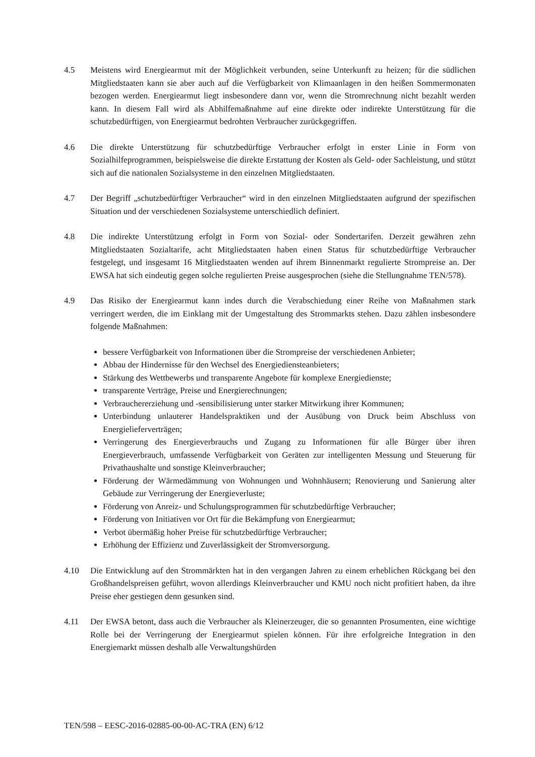4.5 Meistens wird Energiearmut mit der Möglichkeit verbunden, seine Unterkunft zu heizen; für die südlichen Mitgliedstaaten kann sie aber auch auf die Verfügbarkeit von Klimaanlagen in den heißen Sommermonaten bezogen werden. Energiearmut liegt insbesondere dann vor, wenn die Stromrechnung nicht bezahlt werden kann. In diesem Fall wird als Abhilfemaßnahme auf eine direkte oder indirekte Unterstützung für die schutzbedürftigen, von Energiearmut bedrohten Verbraucher zurückgegriffen.
4.6 Die direkte Unterstützung für schutzbedürftige Verbraucher erfolgt in erster Linie in Form von Sozialhilfeprogrammen, beispielsweise die direkte Erstattung der Kosten als Geld- oder Sachleistung, und stützt sich auf die nationalen Sozialsysteme in den einzelnen Mitgliedstaaten.
4.7 Der Begriff „schutzbedürftiger Verbraucher“ wird in den einzelnen Mitgliedstaaten aufgrund der spezifischen Situation und der verschiedenen Sozialsysteme unterschiedlich definiert.
4.8 Die indirekte Unterstützung erfolgt in Form von Sozial- oder Sondertarifen. Derzeit gewähren zehn Mitgliedstaaten Sozialtarife, acht Mitgliedstaaten haben einen Status für schutzbedürftige Verbraucher festgelegt, und insgesamt 16 Mitgliedstaaten wenden auf ihrem Binnenmarkt regulierte Strompreise an. Der EWSA hat sich eindeutig gegen solche regulierten Preise ausgesprochen (siehe die Stellungnahme TEN/578).
4.9 Das Risiko der Energiearmut kann indes durch die Verabschiedung einer Reihe von Maßnahmen stark verringert werden, die im Einklang mit der Umgestaltung des Strommarkts stehen. Dazu zählen insbesondere folgende Maßnahmen:
bessere Verfügbarkeit von Informationen über die Strompreise der verschiedenen Anbieter;
Abbau der Hindernisse für den Wechsel des Energiediensteanbieters;
Stärkung des Wettbewerbs und transparente Angebote für komplexe Energiedienste;
transparente Verträge, Preise und Energierechnungen;
Verbrauchererziehung und -sensibilisierung unter starker Mitwirkung ihrer Kommunen;
Unterbindung unlauterer Handelspraktiken und der Ausübung von Druck beim Abschluss von Energielieferverträgen;
Verringerung des Energieverbrauchs und Zugang zu Informationen für alle Bürger über ihren Energieverbrauch, umfassende Verfügbarkeit von Geräten zur intelligenten Messung und Steuerung für Privathaushalte und sonstige Kleinverbraucher;
Förderung der Wärmedämmung von Wohnungen und Wohnhäusern; Renovierung und Sanierung alter Gebäude zur Verringerung der Energieverluste;
Förderung von Anreiz- und Schulungsprogrammen für schutzbedürftige Verbraucher;
Förderung von Initiativen vor Ort für die Bekämpfung von Energiearmut;
Verbot übermäßig hoher Preise für schutzbedürftige Verbraucher;
Erhöhung der Effizienz und Zuverlässigkeit der Stromversorgung.
4.10 Die Entwicklung auf den Strommärkten hat in den vergangen Jahren zu einem erheblichen Rückgang bei den Großhandelspreisen geführt, wovon allerdings Kleinverbraucher und KMU noch nicht profitiert haben, da ihre Preise eher gestiegen denn gesunken sind.
4.11 Der EWSA betont, dass auch die Verbraucher als Kleinerzeuger, die so genannten Prosumenten, eine wichtige Rolle bei der Verringerung der Energiearmut spielen können. Für ihre erfolgreiche Integration in den Energiemarkt müssen deshalb alle Verwaltungshürden
TEN/598 – EESC-2016-02885-00-00-AC-TRA (EN) 6/12